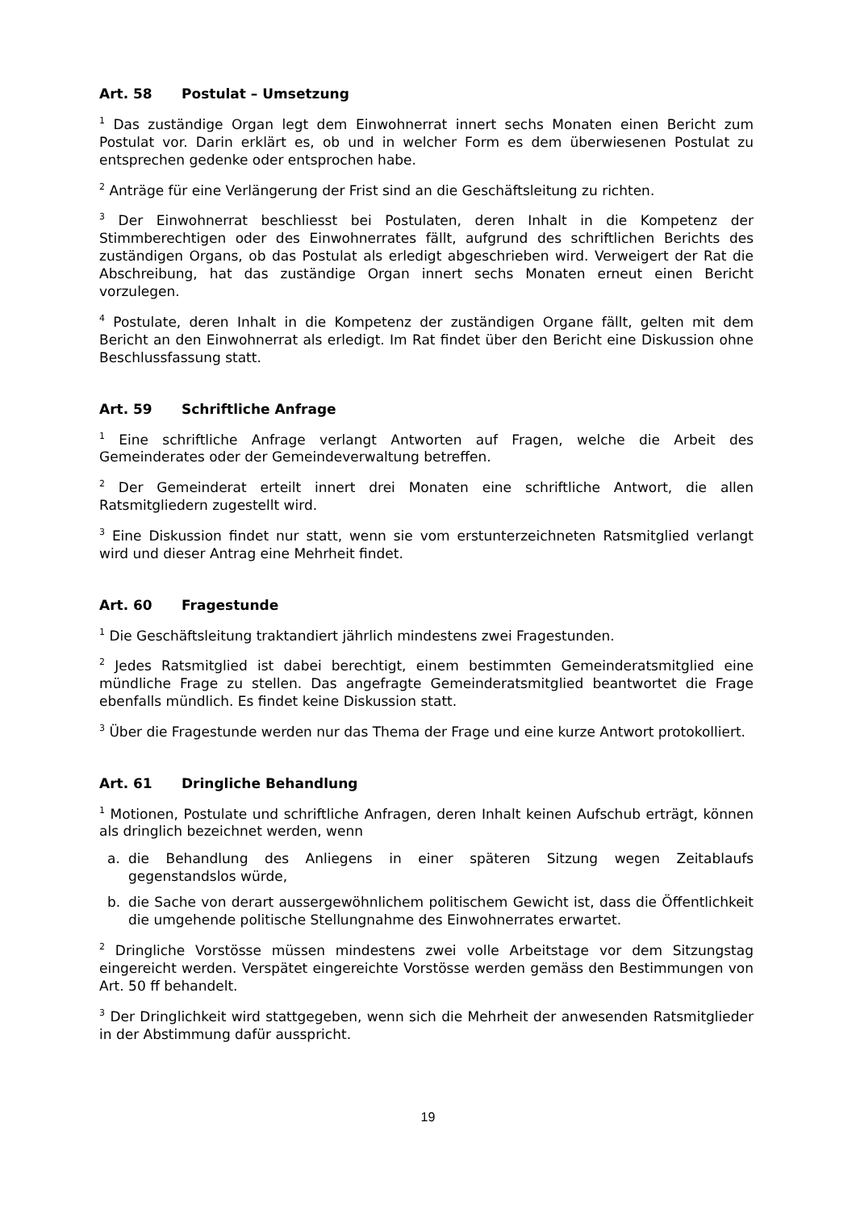Art. 58 Postulat – Umsetzung
<sup>1</sup> Das zuständige Organ legt dem Einwohnerrat innert sechs Monaten einen Bericht zum Postulat vor. Darin erklärt es, ob und in welcher Form es dem überwiesenen Postulat zu entsprechen gedenke oder entsprochen habe.
<sup>2</sup> Anträge für eine Verlängerung der Frist sind an die Geschäftsleitung zu richten.
<sup>3</sup> Der Einwohnerrat beschliesst bei Postulaten, deren Inhalt in die Kompetenz der Stimmberechtigen oder des Einwohnerrates fällt, aufgrund des schriftlichen Berichts des zuständigen Organs, ob das Postulat als erledigt abgeschrieben wird. Verweigert der Rat die Abschreibung, hat das zuständige Organ innert sechs Monaten erneut einen Bericht vorzulegen.
<sup>4</sup> Postulate, deren Inhalt in die Kompetenz der zuständigen Organe fällt, gelten mit dem Bericht an den Einwohnerrat als erledigt. Im Rat findet über den Bericht eine Diskussion ohne Beschlussfassung statt.
Art. 59 Schriftliche Anfrage
<sup>1</sup> Eine schriftliche Anfrage verlangt Antworten auf Fragen, welche die Arbeit des Gemeinderates oder der Gemeindeverwaltung betreffen.
<sup>2</sup> Der Gemeinderat erteilt innert drei Monaten eine schriftliche Antwort, die allen Ratsmitgliedern zugestellt wird.
<sup>3</sup> Eine Diskussion findet nur statt, wenn sie vom erstunterzeichneten Ratsmitglied verlangt wird und dieser Antrag eine Mehrheit findet.
Art. 60 Fragestunde
<sup>1</sup> Die Geschäftsleitung traktandiert jährlich mindestens zwei Fragestunden.
<sup>2</sup> Jedes Ratsmitglied ist dabei berechtigt, einem bestimmten Gemeinderatsmitglied eine mündliche Frage zu stellen. Das angefragte Gemeinderatsmitglied beantwortet die Frage ebenfalls mündlich. Es findet keine Diskussion statt.
<sup>3</sup> Über die Fragestunde werden nur das Thema der Frage und eine kurze Antwort protokolliert.
Art. 61 Dringliche Behandlung
<sup>1</sup> Motionen, Postulate und schriftliche Anfragen, deren Inhalt keinen Aufschub erträgt, können als dringlich bezeichnet werden, wenn
a. die Behandlung des Anliegens in einer späteren Sitzung wegen Zeitablaufs gegenstandslos würde,
b. die Sache von derart aussergewöhnlichem politischem Gewicht ist, dass die Öffentlichkeit die umgehende politische Stellungnahme des Einwohnerrates erwartet.
<sup>2</sup> Dringliche Vorstösse müssen mindestens zwei volle Arbeitstage vor dem Sitzungstag eingereicht werden. Verspätet eingereichte Vorstösse werden gemäss den Bestimmungen von Art. 50 ff behandelt.
<sup>3</sup> Der Dringlichkeit wird stattgegeben, wenn sich die Mehrheit der anwesenden Ratsmitglieder in der Abstimmung dafür ausspricht.
19